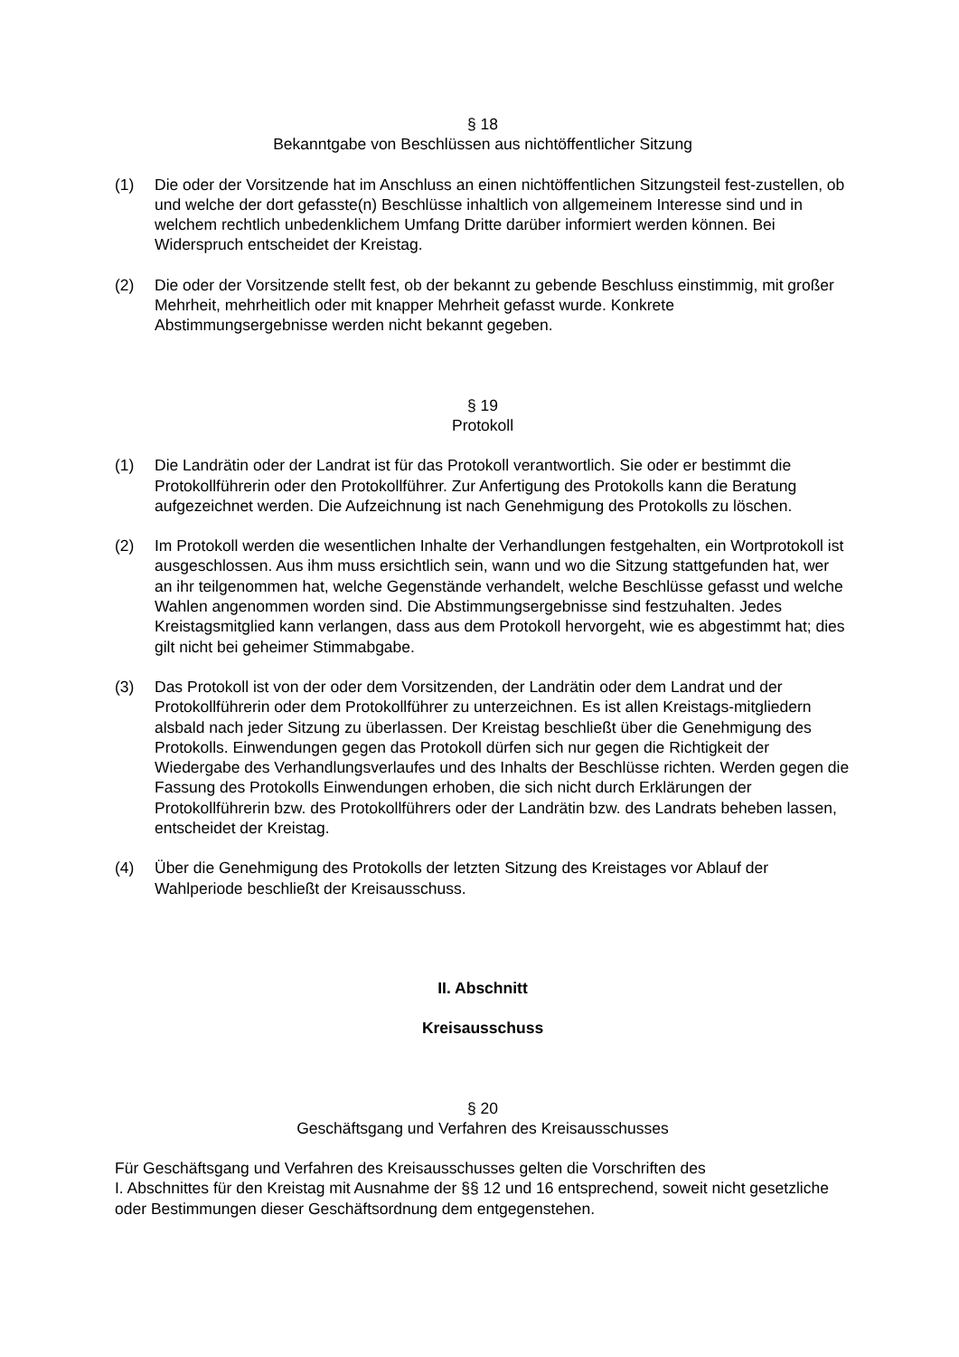§ 18
Bekanntgabe von Beschlüssen aus nichtöffentlicher Sitzung
(1) Die oder der Vorsitzende hat im Anschluss an einen nichtöffentlichen Sitzungsteil fest-zustellen, ob und welche der dort gefasste(n) Beschlüsse inhaltlich von allgemeinem Interesse sind und in welchem rechtlich unbedenklichem Umfang Dritte darüber informiert werden können. Bei Widerspruch entscheidet der Kreistag.
(2) Die oder der Vorsitzende stellt fest, ob der bekannt zu gebende Beschluss einstimmig, mit großer Mehrheit, mehrheitlich oder mit knapper Mehrheit gefasst wurde. Konkrete Abstimmungsergebnisse werden nicht bekannt gegeben.
§ 19
Protokoll
(1) Die Landrätin oder der Landrat ist für das Protokoll verantwortlich. Sie oder er bestimmt die Protokollführerin oder den Protokollführer. Zur Anfertigung des Protokolls kann die Beratung aufgezeichnet werden. Die Aufzeichnung ist nach Genehmigung des Protokolls zu löschen.
(2) Im Protokoll werden die wesentlichen Inhalte der Verhandlungen festgehalten, ein Wortprotokoll ist ausgeschlossen. Aus ihm muss ersichtlich sein, wann und wo die Sitzung stattgefunden hat, wer an ihr teilgenommen hat, welche Gegenstände verhandelt, welche Beschlüsse gefasst und welche Wahlen angenommen worden sind. Die Abstimmungsergebnisse sind festzuhalten. Jedes Kreistagsmitglied kann verlangen, dass aus dem Protokoll hervorgeht, wie es abgestimmt hat; dies gilt nicht bei geheimer Stimmabgabe.
(3) Das Protokoll ist von der oder dem Vorsitzenden, der Landrätin oder dem Landrat und der Protokollführerin oder dem Protokollführer zu unterzeichnen. Es ist allen Kreistags-mitgliedern alsbald nach jeder Sitzung zu überlassen. Der Kreistag beschließt über die Genehmigung des Protokolls. Einwendungen gegen das Protokoll dürfen sich nur gegen die Richtigkeit der Wiedergabe des Verhandlungsverlaufes und des Inhalts der Beschlüsse richten. Werden gegen die Fassung des Protokolls Einwendungen erhoben, die sich nicht durch Erklärungen der Protokollführerin bzw. des Protokollführers oder der Landrätin bzw. des Landrats beheben lassen, entscheidet der Kreistag.
(4) Über die Genehmigung des Protokolls der letzten Sitzung des Kreistages vor Ablauf der Wahlperiode beschließt der Kreisausschuss.
II. Abschnitt
Kreisausschuss
§ 20
Geschäftsgang und Verfahren des Kreisausschusses
Für Geschäftsgang und Verfahren des Kreisausschusses gelten die Vorschriften des
I. Abschnittes für den Kreistag mit Ausnahme der §§ 12 und 16 entsprechend, soweit nicht gesetzliche oder Bestimmungen dieser Geschäftsordnung dem entgegenstehen.